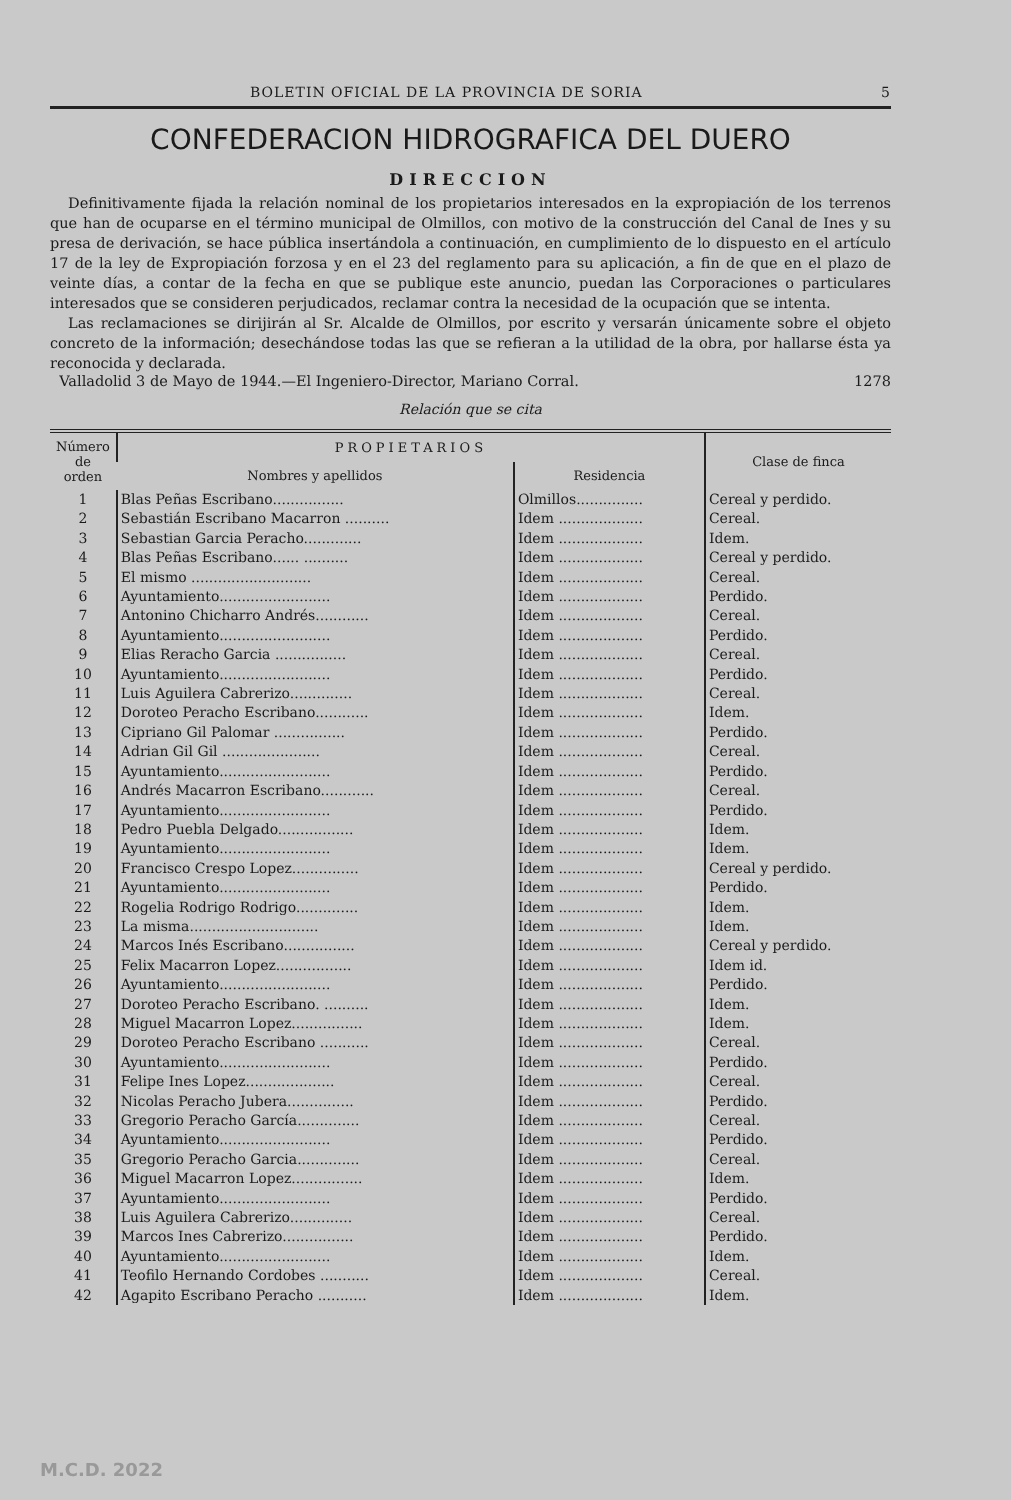BOLETIN OFICIAL DE LA PROVINCIA DE SORIA 5
CONFEDERACION HIDROGRAFICA DEL DUERO
DIRECCION
Definitivamente fijada la relación nominal de los propietarios interesados en la expropiación de los terrenos que han de ocuparse en el término municipal de Olmillos, con motivo de la construcción del Canal de Ines y su presa de derivación, se hace pública insertándola a continuación, en cumplimiento de lo dispuesto en el artículo 17 de la ley de Expropiación forzosa y en el 23 del reglamento para su aplicación, a fin de que en el plazo de veinte días, a contar de la fecha en que se publique este anuncio, puedan las Corporaciones o particulares interesados que se consideren perjudicados, reclamar contra la necesidad de la ocupación que se intenta.
Las reclamaciones se dirijirán al Sr. Alcalde de Olmillos, por escrito y versarán únicamente sobre el objeto concreto de la información; desechándose todas las que se refieran a la utilidad de la obra, por hallarse ésta ya reconocida y declarada.
Valladolid 3 de Mayo de 1944.—El Ingeniero-Director, Mariano Corral. 1278
Relación que se cita
| Número de orden | PROPIETARIOS | | Clase de finca |
| --- | --- | --- | --- |
| | Nombres y apellidos | Residencia | |
| 1 | Blas Peñas Escribano................ | Olmillos............... | Cereal y perdido. |
| 2 | Sebastián Escribano Macarron .......... | Idem ................... | Cereal. |
| 3 | Sebastian Garcia Peracho............. | Idem ................... | Idem. |
| 4 | Blas Peñas Escribano...... .......... | Idem ................... | Cereal y perdido. |
| 5 | El mismo ........................... | Idem ................... | Cereal. |
| 6 | Ayuntamiento......................... | Idem ................... | Perdido. |
| 7 | Antonino Chicharro Andrés............ | Idem ................... | Cereal. |
| 8 | Ayuntamiento......................... | Idem ................... | Perdido. |
| 9 | Elias Reracho Garcia ................ | Idem ................... | Cereal. |
| 10 | Ayuntamiento......................... | Idem ................... | Perdido. |
| 11 | Luis Aguilera Cabrerizo.............. | Idem ................... | Cereal. |
| 12 | Doroteo Peracho Escribano............ | Idem ................... | Idem. |
| 13 | Cipriano Gil Palomar ................ | Idem ................... | Perdido. |
| 14 | Adrian Gil Gil ...................... | Idem ................... | Cereal. |
| 15 | Ayuntamiento......................... | Idem ................... | Perdido. |
| 16 | Andrés Macarron Escribano............ | Idem ................... | Cereal. |
| 17 | Ayuntamiento......................... | Idem ................... | Perdido. |
| 18 | Pedro Puebla Delgado................. | Idem ................... | Idem. |
| 19 | Ayuntamiento......................... | Idem ................... | Idem. |
| 20 | Francisco Crespo Lopez............... | Idem ................... | Cereal y perdido. |
| 21 | Ayuntamiento......................... | Idem ................... | Perdido. |
| 22 | Rogelia Rodrigo Rodrigo.............. | Idem ................... | Idem. |
| 23 | La misma............................. | Idem ................... | Idem. |
| 24 | Marcos Inés Escribano................ | Idem ................... | Cereal y perdido. |
| 25 | Felix Macarron Lopez................. | Idem ................... | Idem id. |
| 26 | Ayuntamiento......................... | Idem ................... | Perdido. |
| 27 | Doroteo Peracho Escribano. .......... | Idem ................... | Idem. |
| 28 | Miguel Macarron Lopez................ | Idem ................... | Idem. |
| 29 | Doroteo Peracho Escribano ........... | Idem ................... | Cereal. |
| 30 | Ayuntamiento......................... | Idem ................... | Perdido. |
| 31 | Felipe Ines Lopez.................... | Idem ................... | Cereal. |
| 32 | Nicolas Peracho Jubera............... | Idem ................... | Perdido. |
| 33 | Gregorio Peracho García.............. | Idem ................... | Cereal. |
| 34 | Ayuntamiento......................... | Idem ................... | Perdido. |
| 35 | Gregorio Peracho Garcia.............. | Idem ................... | Cereal. |
| 36 | Miguel Macarron Lopez................ | Idem ................... | Idem. |
| 37 | Ayuntamiento......................... | Idem ................... | Perdido. |
| 38 | Luis Aguilera Cabrerizo.............. | Idem ................... | Cereal. |
| 39 | Marcos Ines Cabrerizo................ | Idem ................... | Perdido. |
| 40 | Ayuntamiento......................... | Idem ................... | Idem. |
| 41 | Teofilo Hernando Cordobes ........... | Idem ................... | Cereal. |
| 42 | Agapito Escribano Peracho ........... | Idem ................... | Idem. |
M.C.D. 2022